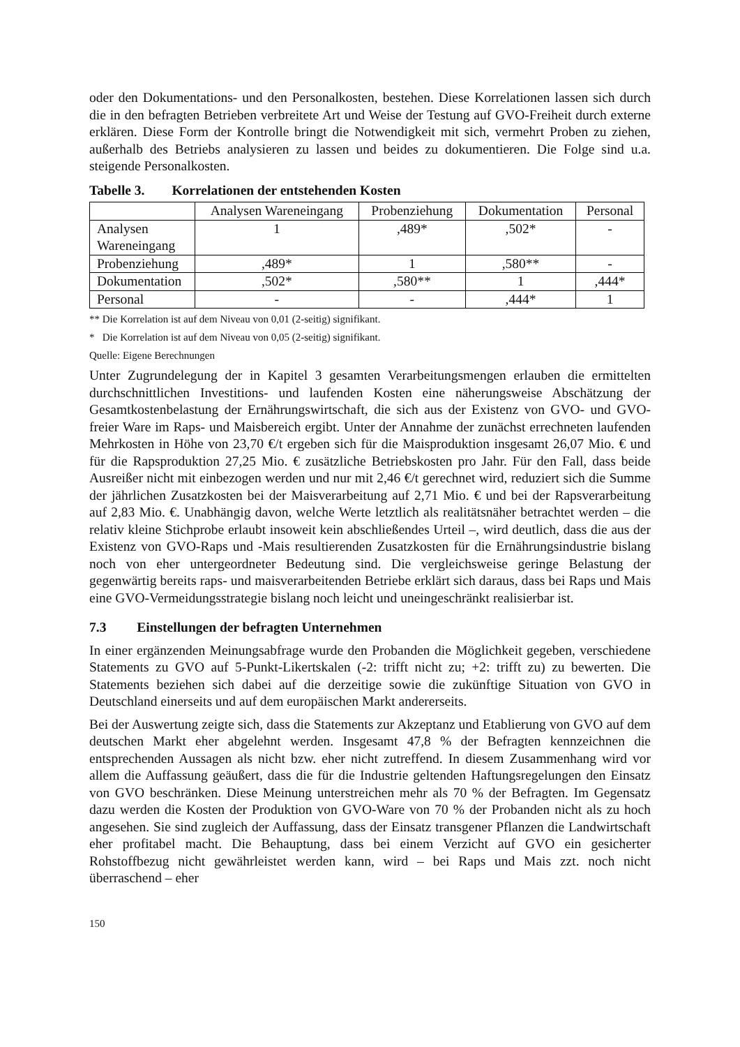oder den Dokumentations- und den Personalkosten, bestehen. Diese Korrelationen lassen sich durch die in den befragten Betrieben verbreitete Art und Weise der Testung auf GVO-Freiheit durch externe erklären. Diese Form der Kontrolle bringt die Notwendigkeit mit sich, vermehrt Proben zu ziehen, außerhalb des Betriebs analysieren zu lassen und beides zu dokumentieren. Die Folge sind u.a. steigende Personalkosten.
Tabelle 3. Korrelationen der entstehenden Kosten
| | Analysen Wareneingang | Probenziehung | Dokumentation | Personal |
| --- | --- | --- | --- | --- |
| Analysen Wareneingang | 1 | ,489* | ,502* | - |
| Probenziehung | ,489* | 1 | ,580** | - |
| Dokumentation | ,502* | ,580** | 1 | ,444* |
| Personal | - | - | ,444* | 1 |
** Die Korrelation ist auf dem Niveau von 0,01 (2-seitig) signifikant.
* Die Korrelation ist auf dem Niveau von 0,05 (2-seitig) signifikant.
Quelle: Eigene Berechnungen
Unter Zugrundelegung der in Kapitel 3 gesamten Verarbeitungsmengen erlauben die ermittelten durchschnittlichen Investitions- und laufenden Kosten eine näherungsweise Abschätzung der Gesamtkostenbelastung der Ernährungswirtschaft, die sich aus der Existenz von GVO- und GVO-freier Ware im Raps- und Maisbereich ergibt. Unter der Annahme der zunächst errechneten laufenden Mehrkosten in Höhe von 23,70 €/t ergeben sich für die Maisproduktion insgesamt 26,07 Mio. € und für die Rapsproduktion 27,25 Mio. € zusätzliche Betriebskosten pro Jahr. Für den Fall, dass beide Ausreißer nicht mit einbezogen werden und nur mit 2,46 €/t gerechnet wird, reduziert sich die Summe der jährlichen Zusatzkosten bei der Maisverarbeitung auf 2,71 Mio. € und bei der Rapsverarbeitung auf 2,83 Mio. €. Unabhängig davon, welche Werte letztlich als realitätsnäher betrachtet werden – die relativ kleine Stichprobe erlaubt insoweit kein abschließendes Urteil –, wird deutlich, dass die aus der Existenz von GVO-Raps und -Mais resultierenden Zusatzkosten für die Ernährungsindustrie bislang noch von eher untergeordneter Bedeutung sind. Die vergleichsweise geringe Belastung der gegenwärtig bereits raps- und maisverarbeitenden Betriebe erklärt sich daraus, dass bei Raps und Mais eine GVO-Vermeidungsstrategie bislang noch leicht und uneingeschränkt realisierbar ist.
7.3 Einstellungen der befragten Unternehmen
In einer ergänzenden Meinungsabfrage wurde den Probanden die Möglichkeit gegeben, verschiedene Statements zu GVO auf 5-Punkt-Likertskalen (-2: trifft nicht zu; +2: trifft zu) zu bewerten. Die Statements beziehen sich dabei auf die derzeitige sowie die zukünftige Situation von GVO in Deutschland einerseits und auf dem europäischen Markt andererseits.
Bei der Auswertung zeigte sich, dass die Statements zur Akzeptanz und Etablierung von GVO auf dem deutschen Markt eher abgelehnt werden. Insgesamt 47,8 % der Befragten kennzeichnen die entsprechenden Aussagen als nicht bzw. eher nicht zutreffend. In diesem Zusammenhang wird vor allem die Auffassung geäußert, dass die für die Industrie geltenden Haftungsregelungen den Einsatz von GVO beschränken. Diese Meinung unterstreichen mehr als 70 % der Befragten. Im Gegensatz dazu werden die Kosten der Produktion von GVO-Ware von 70 % der Probanden nicht als zu hoch angesehen. Sie sind zugleich der Auffassung, dass der Einsatz transgener Pflanzen die Landwirtschaft eher profitabel macht. Die Behauptung, dass bei einem Verzicht auf GVO ein gesicherter Rohstoffbezug nicht gewährleistet werden kann, wird – bei Raps und Mais zzt. noch nicht überraschend – eher
150